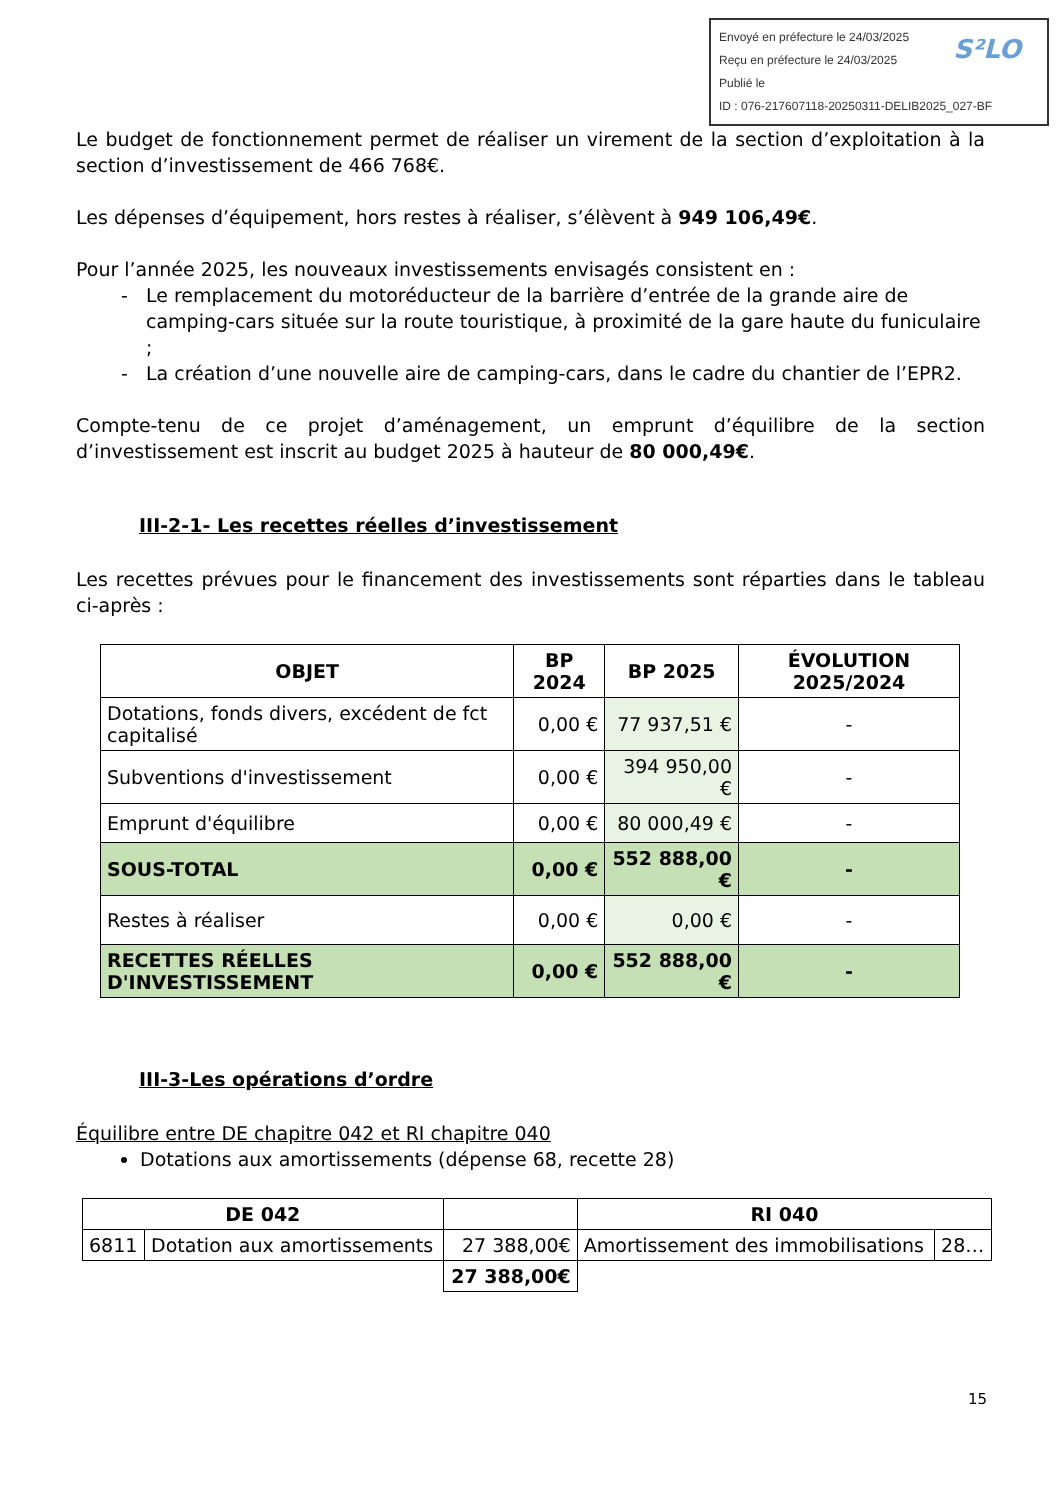Envoyé en préfecture le 24/03/2025
Reçu en préfecture le 24/03/2025
Publié le
ID : 076-217607118-20250311-DELIB2025_027-BF
S²LO
Le budget de fonctionnement permet de réaliser un virement de la section d’exploitation à la section d’investissement de 466 768€.
Les dépenses d’équipement, hors restes à réaliser, s’élèvent à 949 106,49€.
Pour l’année 2025, les nouveaux investissements envisagés consistent en :
Le remplacement du motoréducteur de la barrière d’entrée de la grande aire de camping-cars située sur la route touristique, à proximité de la gare haute du funiculaire ;
La création d’une nouvelle aire de camping-cars, dans le cadre du chantier de l’EPR2.
Compte-tenu de ce projet d’aménagement, un emprunt d’équilibre de la section d’investissement est inscrit au budget 2025 à hauteur de 80 000,49€.
III-2-1- Les recettes réelles d’investissement
Les recettes prévues pour le financement des investissements sont réparties dans le tableau ci-après :
| OBJET | BP 2024 | BP 2025 | ÉVOLUTION 2025/2024 |
| --- | --- | --- | --- |
| Dotations, fonds divers, excédent de fct capitalisé | 0,00 € | 77 937,51 € | - |
| Subventions d'investissement | 0,00 € | 394 950,00 € | - |
| Emprunt d'équilibre | 0,00 € | 80 000,49 € | - |
| SOUS-TOTAL | 0,00 € | 552 888,00 € | - |
| Restes à réaliser | 0,00 € | 0,00 € | - |
| RECETTES RÉELLES D'INVESTISSEMENT | 0,00 € | 552 888,00 € | - |
III-3-Les opérations d’ordre
Équilibre entre DE chapitre 042 et RI chapitre 040
Dotations aux amortissements (dépense 68, recette 28)
| DE 042 | | | RI 040 | |
| --- | --- | --- | --- | --- |
| 6811 | Dotation aux amortissements | 27 388,00€ | Amortissement des immobilisations | 28… |
| | | 27 388,00€ | | |
15